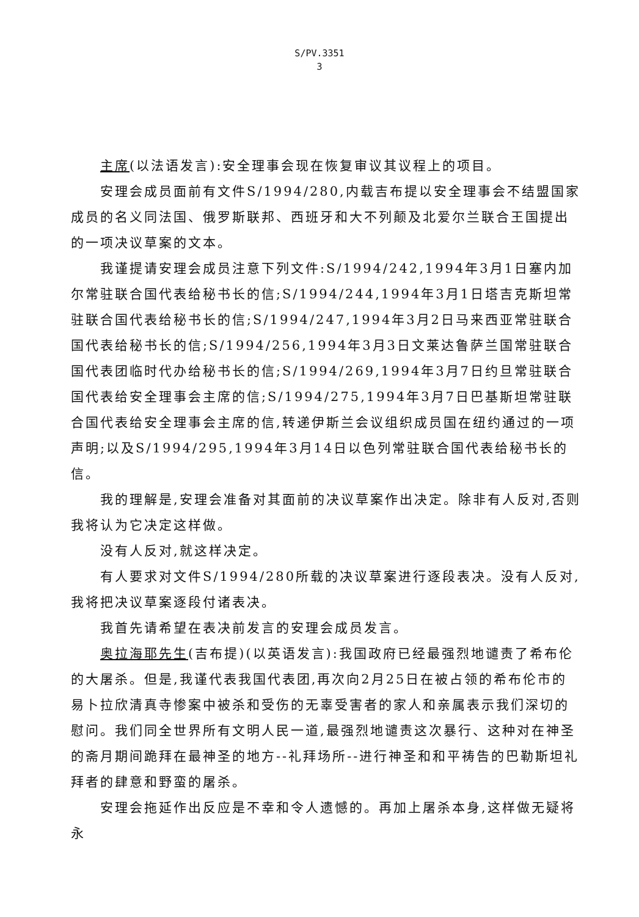S/PV.3351
3
主席(以法语发言):安全理事会现在恢复审议其议程上的项目。
安理会成员面前有文件S/1994/280,内载吉布提以安全理事会不结盟国家成员的名义同法国、俄罗斯联邦、西班牙和大不列颠及北爱尔兰联合王国提出的一项决议草案的文本。
我谨提请安理会成员注意下列文件:S/1994/242,1994年3月1日塞内加尔常驻联合国代表给秘书长的信;S/1994/244,1994年3月1日塔吉克斯坦常驻联合国代表给秘书长的信;S/1994/247,1994年3月2日马来西亚常驻联合国代表给秘书长的信;S/1994/256,1994年3月3日文莱达鲁萨兰国常驻联合国代表团临时代办给秘书长的信;S/1994/269,1994年3月7日约旦常驻联合国代表给安全理事会主席的信;S/1994/275,1994年3月7日巴基斯坦常驻联合国代表给安全理事会主席的信,转递伊斯兰会议组织成员国在纽约通过的一项声明;以及S/1994/295,1994年3月14日以色列常驻联合国代表给秘书长的信。
我的理解是,安理会准备对其面前的决议草案作出决定。除非有人反对,否则我将认为它决定这样做。
没有人反对,就这样决定。
有人要求对文件S/1994/280所载的决议草案进行逐段表决。没有人反对,我将把决议草案逐段付诸表决。
我首先请希望在表决前发言的安理会成员发言。
奥拉海耶先生(吉布提)(以英语发言):我国政府已经最强烈地谴责了希布伦的大屠杀。但是,我谨代表我国代表团,再次向2月25日在被占领的希布伦市的易卜拉欣清真寺惨案中被杀和受伤的无辜受害者的家人和亲属表示我们深切的慰问。我们同全世界所有文明人民一道,最强烈地谴责这次暴行、这种对在神圣的斋月期间跪拜在最神圣的地方--礼拜场所--进行神圣和和平祷告的巴勒斯坦礼拜者的肆意和野蛮的屠杀。
安理会拖延作出反应是不幸和令人遗憾的。再加上屠杀本身,这样做无疑将永